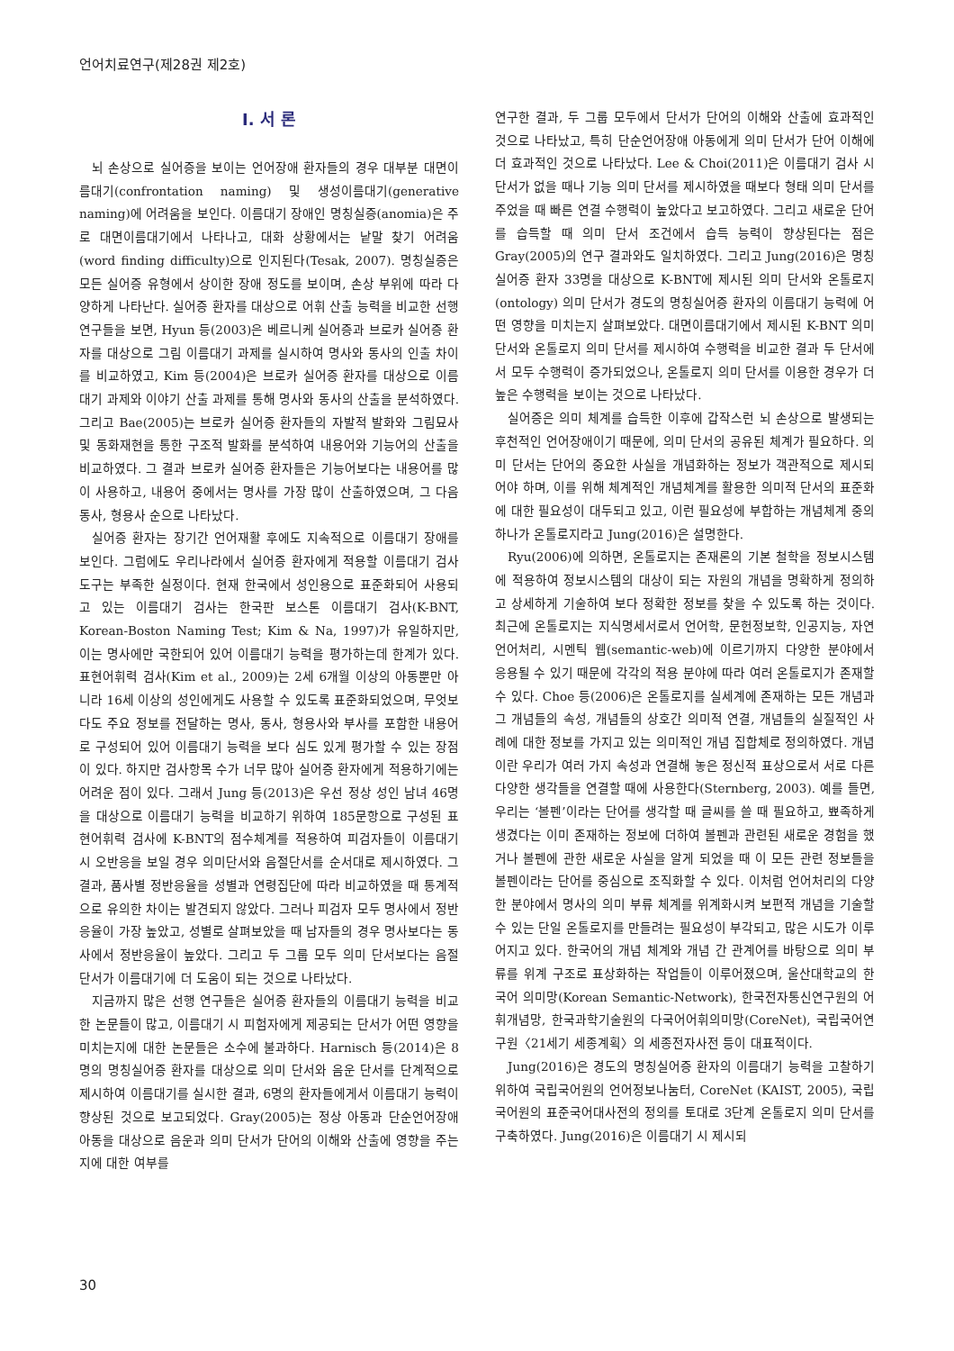언어치료연구(제28권 제2호)
Ⅰ. 서 론
뇌 손상으로 실어증을 보이는 언어장애 환자들의 경우 대부분 대면이름대기(confrontation naming) 및 생성이름대기(generative naming)에 어려움을 보인다. 이름대기 장애인 명칭실증(anomia)은 주로 대면이름대기에서 나타나고, 대화 상황에서는 낱말 찾기 어려움(word finding difficulty)으로 인지된다(Tesak, 2007). 명칭실증은 모든 실어증 유형에서 상이한 장애 정도를 보이며, 손상 부위에 따라 다양하게 나타난다. 실어증 환자를 대상으로 어휘 산출 능력을 비교한 선행 연구들을 보면, Hyun 등(2003)은 베르니케 실어증과 브로카 실어증 환자를 대상으로 그림 이름대기 과제를 실시하여 명사와 동사의 인출 차이를 비교하였고, Kim 등(2004)은 브로카 실어증 환자를 대상으로 이름대기 과제와 이야기 산출 과제를 통해 명사와 동사의 산출을 분석하였다. 그리고 Bae(2005)는 브로카 실어증 환자들의 자발적 발화와 그림묘사 및 동화재현을 통한 구조적 발화를 분석하여 내용어와 기능어의 산출을 비교하였다. 그 결과 브로카 실어증 환자들은 기능어보다는 내용어를 많이 사용하고, 내용어 중에서는 명사를 가장 많이 산출하였으며, 그 다음 동사, 형용사 순으로 나타났다.
실어증 환자는 장기간 언어재활 후에도 지속적으로 이름대기 장애를 보인다. 그럼에도 우리나라에서 실어증 환자에게 적용할 이름대기 검사도구는 부족한 실정이다. 현재 한국에서 성인용으로 표준화되어 사용되고 있는 이름대기 검사는 한국판 보스톤 이름대기 검사(K-BNT, Korean-Boston Naming Test; Kim & Na, 1997)가 유일하지만, 이는 명사에만 국한되어 있어 이름대기 능력을 평가하는데 한계가 있다. 표현어휘력 검사(Kim et al., 2009)는 2세 6개월 이상의 아동뿐만 아니라 16세 이상의 성인에게도 사용할 수 있도록 표준화되었으며, 무엇보다도 주요 정보를 전달하는 명사, 동사, 형용사와 부사를 포함한 내용어로 구성되어 있어 이름대기 능력을 보다 심도 있게 평가할 수 있는 장점이 있다. 하지만 검사항목 수가 너무 많아 실어증 환자에게 적용하기에는 어려운 점이 있다. 그래서 Jung 등(2013)은 우선 정상 성인 남녀 46명을 대상으로 이름대기 능력을 비교하기 위하여 185문항으로 구성된 표현어휘력 검사에 K-BNT의 점수체계를 적용하여 피검자들이 이름대기 시 오반응을 보일 경우 의미단서와 음절단서를 순서대로 제시하였다. 그 결과, 품사별 정반응율을 성별과 연령집단에 따라 비교하였을 때 통계적으로 유의한 차이는 발견되지 않았다. 그러나 피검자 모두 명사에서 정반응율이 가장 높았고, 성별로 살펴보았을 때 남자들의 경우 명사보다는 동사에서 정반응율이 높았다. 그리고 두 그룹 모두 의미 단서보다는 음절 단서가 이름대기에 더 도움이 되는 것으로 나타났다.
지금까지 많은 선행 연구들은 실어증 환자들의 이름대기 능력을 비교한 논문들이 많고, 이름대기 시 피험자에게 제공되는 단서가 어떤 영향을 미치는지에 대한 논문들은 소수에 불과하다. Harnisch 등(2014)은 8명의 명칭실어증 환자를 대상으로 의미 단서와 음운 단서를 단계적으로 제시하여 이름대기를 실시한 결과, 6명의 환자들에게서 이름대기 능력이 향상된 것으로 보고되었다. Gray(2005)는 정상 아동과 단순언어장애 아동을 대상으로 음운과 의미 단서가 단어의 이해와 산출에 영향을 주는지에 대한 여부를
연구한 결과, 두 그룹 모두에서 단서가 단어의 이해와 산출에 효과적인 것으로 나타났고, 특히 단순언어장애 아동에게 의미 단서가 단어 이해에 더 효과적인 것으로 나타났다. Lee & Choi(2011)은 이름대기 검사 시 단서가 없을 때나 기능 의미 단서를 제시하였을 때보다 형태 의미 단서를 주었을 때 빠른 연결 수행력이 높았다고 보고하였다. 그리고 새로운 단어를 습득할 때 의미 단서 조건에서 습득 능력이 향상된다는 점은 Gray(2005)의 연구 결과와도 일치하였다. 그리고 Jung(2016)은 명칭실어증 환자 33명을 대상으로 K-BNT에 제시된 의미 단서와 온톨로지(ontology) 의미 단서가 경도의 명칭실어증 환자의 이름대기 능력에 어떤 영향을 미치는지 살펴보았다. 대면이름대기에서 제시된 K-BNT 의미 단서와 온톨로지 의미 단서를 제시하여 수행력을 비교한 결과 두 단서에서 모두 수행력이 증가되었으나, 온톨로지 의미 단서를 이용한 경우가 더 높은 수행력을 보이는 것으로 나타났다.
실어증은 의미 체계를 습득한 이후에 갑작스런 뇌 손상으로 발생되는 후천적인 언어장애이기 때문에, 의미 단서의 공유된 체계가 필요하다. 의미 단서는 단어의 중요한 사실을 개념화하는 정보가 객관적으로 제시되어야 하며, 이를 위해 체계적인 개념체계를 활용한 의미적 단서의 표준화에 대한 필요성이 대두되고 있고, 이런 필요성에 부합하는 개념체계 중의 하나가 온톨로지라고 Jung(2016)은 설명한다.
Ryu(2006)에 의하면, 온톨로지는 존재론의 기본 철학을 정보시스템에 적용하여 정보시스템의 대상이 되는 자원의 개념을 명확하게 정의하고 상세하게 기술하여 보다 정확한 정보를 찾을 수 있도록 하는 것이다. 최근에 온톨로지는 지식명세서로서 언어학, 문헌정보학, 인공지능, 자연언어처리, 시멘틱 웹(semantic-web)에 이르기까지 다양한 분야에서 응용될 수 있기 때문에 각각의 적용 분야에 따라 여러 온톨로지가 존재할 수 있다. Choe 등(2006)은 온톨로지를 실세계에 존재하는 모든 개념과 그 개념들의 속성, 개념들의 상호간 의미적 연결, 개념들의 실질적인 사례에 대한 정보를 가지고 있는 의미적인 개념 집합체로 정의하였다. 개념이란 우리가 여러 가지 속성과 연결해 놓은 정신적 표상으로서 서로 다른 다양한 생각들을 연결할 때에 사용한다(Sternberg, 2003). 예를 들면, 우리는 ‘볼펜’이라는 단어를 생각할 때 글씨를 쓸 때 필요하고, 뾰족하게 생겼다는 이미 존재하는 정보에 더하여 볼펜과 관련된 새로운 경험을 했거나 볼펜에 관한 새로운 사실을 알게 되었을 때 이 모든 관련 정보들을 볼펜이라는 단어를 중심으로 조직화할 수 있다. 이처럼 언어처리의 다양한 분야에서 명사의 의미 부류 체계를 위계화시켜 보편적 개념을 기술할 수 있는 단일 온톨로지를 만들려는 필요성이 부각되고, 많은 시도가 이루어지고 있다. 한국어의 개념 체계와 개념 간 관계어를 바탕으로 의미 부류를 위계 구조로 표상화하는 작업들이 이루어졌으며, 울산대학교의 한국어 의미망(Korean Semantic-Network), 한국전자통신연구원의 어휘개념망, 한국과학기술원의 다국어어휘의미망(CoreNet), 국립국어연구원〈21세기 세종계획〉의 세종전자사전 등이 대표적이다.
Jung(2016)은 경도의 명칭실어증 환자의 이름대기 능력을 고찰하기 위하여 국립국어원의 언어정보나눔터, CoreNet (KAIST, 2005), 국립국어원의 표준국어대사전의 정의를 토대로 3단계 온톨로지 의미 단서를 구축하였다. Jung(2016)은 이름대기 시 제시되
30